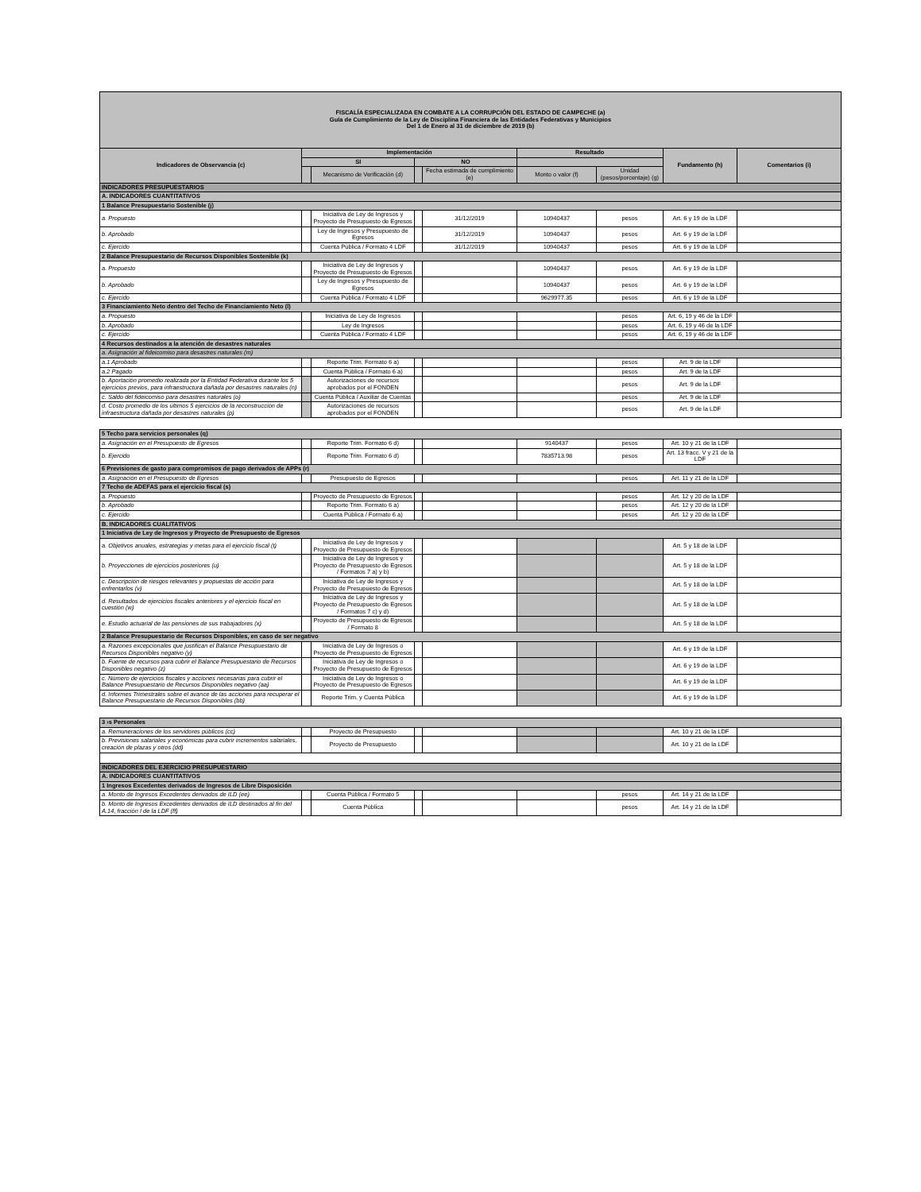| FISCALÍA ESPECIALIZADA EN COMBATE A LA CORRUPCIÓN DEL ESTADO DE CAMPECHE (a) Guía de Cumplimiento de la Ley de Disciplina Financiera de las Entidades Federativas y Municipios Del 1 de Enero al 31 de diciembre de 2019 (b) | | | | | | | | |
| Indicadores de Observancia (c) | Implementación | | | | Resultado | | Fundamento (h) | Comentarios (i) |
| | SI | | NO | | | | | |
| | | Mecanismo de Verificación (d) | | Fecha estimada de cumplimiento (e) | Monto o valor (f) | Unidad (pesos/porcentaje) (g) | | |
| INDICADORES PRESUPUESTARIOS | | | | | | | | |
| A. INDICADORES CUANTITATIVOS | | | | | | | | |
| 1 Balance Presupuestario Sostenible (j) | | | | | | | | |
| a. Propuesto | | Iniciativa de Ley de Ingresos y Proyecto de Presupuesto de Egresos | | 31/12/2019 | 10940437 | pesos | Art. 6 y 19 de la LDF | |
| b. Aprobado | | Ley de Ingresos y Presupuesto de Egresos | | 31/12/2019 | 10940437 | pesos | Art. 6 y 19 de la LDF | |
| c. Ejercido | | Cuenta Pública / Formato 4 LDF | | 31/12/2019 | 10940437 | pesos | Art. 6 y 19 de la LDF | |
| 2 Balance Presupuestario de Recursos Disponibles Sostenible (k) | | | | | | | | |
| a. Propuesto | | Iniciativa de Ley de Ingresos y Proyecto de Presupuesto de Egresos | | | 10940437 | pesos | Art. 6 y 19 de la LDF | |
| b. Aprobado | | Ley de Ingresos y Presupuesto de Egresos | | | 10940437 | pesos | Art. 6 y 19 de la LDF | |
| c. Ejercido | | Cuenta Pública / Formato 4 LDF | | | 9629977.35 | pesos | Art. 6 y 19 de la LDF | |
| 3 Financiamiento Neto dentro del Techo de Financiamiento Neto (l) | | | | | | | | |
| a. Propuesto | | Iniciativa de Ley de Ingresos | | | | pesos | Art. 6, 19 y 46 de la LDF | |
| b. Aprobado | | Ley de Ingresos | | | | pesos | Art. 6, 19 y 46 de la LDF | |
| c. Ejercido | | Cuenta Pública / Formato 4 LDF | | | | pesos | Art. 6, 19 y 46 de la LDF | |
| 4 Recursos destinados a la atención de desastres naturales | | | | | | | | |
| a. Asignación al fideicomiso para desastres naturales (m) | | | | | | | | |
| a.1 Aprobado | | Reporte Trim. Formato 6 a) | | | | pesos | Art. 9 de la LDF | |
| a.2 Pagado | | Cuenta Pública / Formato 6 a) | | | | pesos | Art. 9 de la LDF | |
| b. Aportación promedio realizada por la Entidad Federativa durante los 5 ejercicios previos, para infraestructura dañada por desastres naturales (n) | | Autorizaciones de recursos aprobados por el FONDEN | | | | pesos | Art. 9 de la LDF | |
| c. Saldo del fideicomiso para desastres naturales (o) | | Cuenta Pública / Auxiliar de Cuentas | | | | pesos | Art. 9 de la LDF | |
| d. Costo promedio de los últimos 5 ejercicios de la reconstrucción de infraestructura dañada por desastres naturales (p) | | Autorizaciones de recursos aprobados por el FONDEN | | | | pesos | Art. 9 de la LDF | |
| 5 Techo para servicios personales (q) | | | | | | | | |
| a. Asignación en el Presupuesto de Egresos | | Reporte Trim. Formato 6 d) | | | 9140437 | pesos | Art. 10 y 21 de la LDF | |
| b. Ejercido | | Reporte Trim. Formato 6 d) | | | 7835713.98 | pesos | Art. 13 fracc. V y 21 de la LDF | |
| 6 Previsiones de gasto para compromisos de pago derivados de APPs (r) | | | | | | | | |
| a. Asignación en el Presupuesto de Egresos | | Presupuesto de Egresos | | | | pesos | Art. 11 y 21 de la LDF | |
| 7 Techo de ADEFAS para el ejercicio fiscal (s) | | | | | | | | |
| a. Propuesto | | Proyecto de Presupuesto de Egresos | | | | pesos | Art. 12 y 20 de la LDF | |
| b. Aprobado | | Reporte Trim. Formato 6 a) | | | | pesos | Art. 12 y 20 de la LDF | |
| c. Ejercido | | Cuenta Pública / Formato 6 a) | | | | pesos | Art. 12 y 20 de la LDF | |
| B. INDICADORES CUALITATIVOS | | | | | | | | |
| 1 Iniciativa de Ley de Ingresos y Proyecto de Presupuesto de Egresos | | | | | | | | |
| a. Objetivos anuales, estrategias y metas para el ejercicio fiscal (t) | | Iniciativa de Ley de Ingresos y Proyecto de Presupuesto de Egresos | | | | | Art. 5 y 18 de la LDF | |
| b. Proyecciones de ejercicios posteriores (u) | | Iniciativa de Ley de Ingresos y Proyecto de Presupuesto de Egresos / Formatos 7 a) y b) | | | | | Art. 5 y 18 de la LDF | |
| c. Descripción de riesgos relevantes y propuestas de acción para enfrentarlos (v) | | Iniciativa de Ley de Ingresos y Proyecto de Presupuesto de Egresos | | | | | Art. 5 y 18 de la LDF | |
| d. Resultados de ejercicios fiscales anteriores y el ejercicio fiscal en cuestión (w) | | Iniciativa de Ley de Ingresos y Proyecto de Presupuesto de Egresos / Formatos 7 c) y d) | | | | | Art. 5 y 18 de la LDF | |
| e. Estudio actuarial de las pensiones de sus trabajadores (x) | | Proyecto de Presupuesto de Egresos / Formato 8 | | | | | Art. 5 y 18 de la LDF | |
| 2 Balance Presupuestario de Recursos Disponibles, en caso de ser negativo | | | | | | | | |
| a. Razones excepcionales que justifican el Balance Presupuestario de Recursos Disponibles negativo (y) | | Iniciativa de Ley de Ingresos o Proyecto de Presupuesto de Egresos | | | | | Art. 6 y 19 de la LDF | |
| b. Fuente de recursos para cubrir el Balance Presupuestario de Recursos Disponibles negativo (z) | | Iniciativa de Ley de Ingresos o Proyecto de Presupuesto de Egresos | | | | | Art. 6 y 19 de la LDF | |
| c. Número de ejercicios fiscales y acciones necesarias para cubrir el Balance Presupuestario de Recursos Disponibles negativo (aa) | | Iniciativa de Ley de Ingresos o Proyecto de Presupuesto de Egresos | | | | | Art. 6 y 19 de la LDF | |
| d. Informes Trimestrales sobre el avance de las acciones para recuperar el Balance Presupuestario de Recursos Disponibles (bb) | | Reporte Trim. y Cuenta Pública | | | | | Art. 6 y 19 de la LDF | |
| 3 ›s Personales | | | | | | | | |
| a. Remuneraciones de los servidores públicos (cc) | | Proyecto de Presupuesto | | | | | Art. 10 y 21 de la LDF | |
| b. Previsiones salariales y económicas para cubrir incrementos salariales, creación de plazas y otros (dd) | | Proyecto de Presupuesto | | | | | Art. 10 y 21 de la LDF | |
| INDICADORES DEL EJERCICIO PRESUPUESTARIO | | | | | | | | |
| A. INDICADORES CUANTITATIVOS | | | | | | | | |
| 1 Ingresos Excedentes derivados de Ingresos de Libre Disposición | | | | | | | | |
| a. Monto de Ingresos Excedentes derivados de ILD (ee) | | Cuenta Pública / Formato 5 | | | | pesos | Art. 14 y 21 de la LDF | |
| b. Monto de Ingresos Excedentes derivados de ILD destinados al fin del A.14, fracción I de la LDF (ff) | | Cuenta Pública | | | | pesos | Art. 14 y 21 de la LDF | |